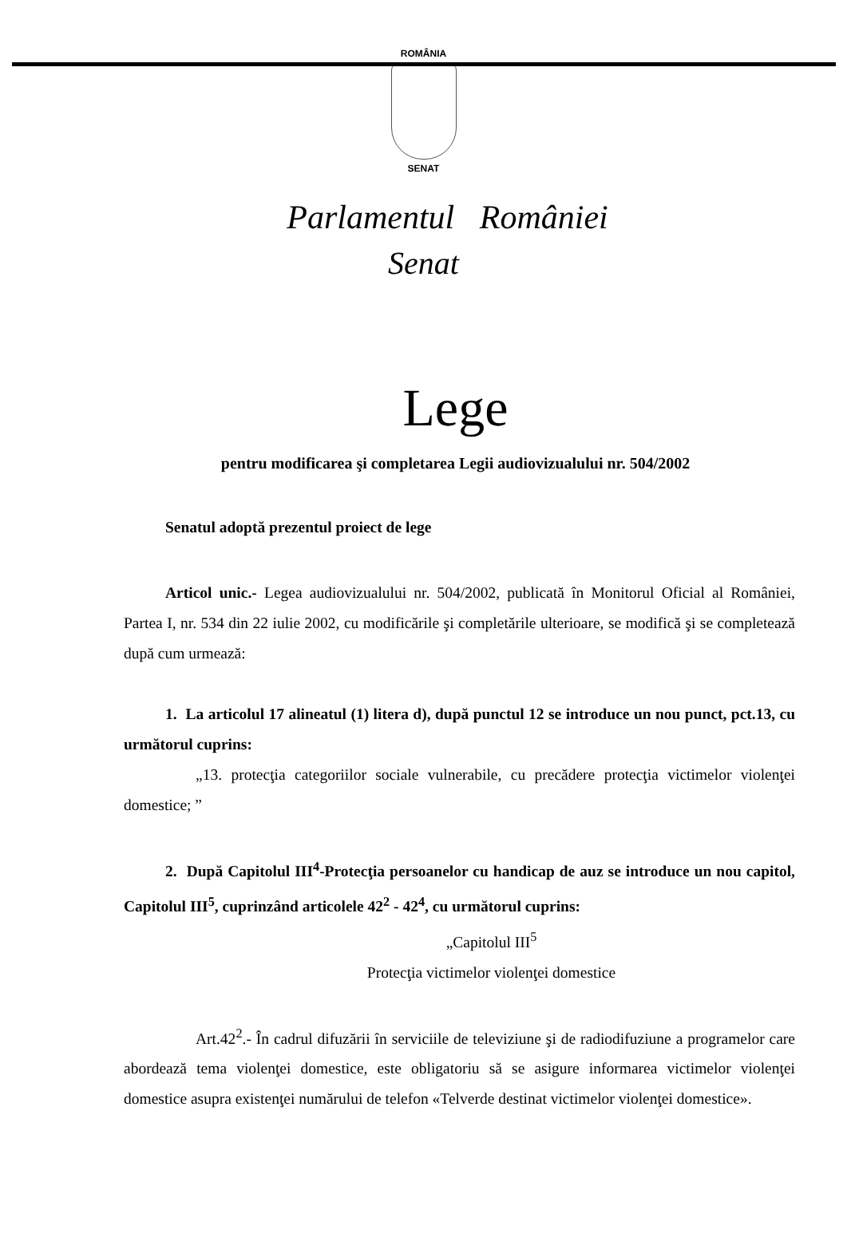ROMÂNIA
SENAT
Parlamentul României
Senat
Lege
pentru modificarea şi completarea Legii audiovizualului nr. 504/2002
Senatul adoptă prezentul proiect de lege
Articol unic.- Legea audiovizualului nr. 504/2002, publicată în Monitorul Oficial al României, Partea I, nr. 534 din 22 iulie 2002, cu modificările şi completările ulterioare, se modifică şi se completează după cum urmează:
1. La articolul 17 alineatul (1) litera d), după punctul 12 se introduce un nou punct, pct.13, cu următorul cuprins:
„13. protecţia categoriilor sociale vulnerabile, cu precădere protecţia victimelor violenţei domestice; ”
2. După Capitolul III<sup>4</sup>-Protecţia persoanelor cu handicap de auz se introduce un nou capitol, Capitolul III<sup>5</sup>, cuprinzând articolele 42<sup>2</sup> - 42<sup>4</sup>, cu următorul cuprins:
„Capitolul III<sup>5</sup>
Protecţia victimelor violenţei domestice
Art.42<sup>2</sup>.- În cadrul difuzării în serviciile de televiziune şi de radiodifuziune a programelor care abordează tema violenţei domestice, este obligatoriu să se asigure informarea victimelor violenţei domestice asupra existenţei numărului de telefon «Telverde destinat victimelor violenţei domestice».